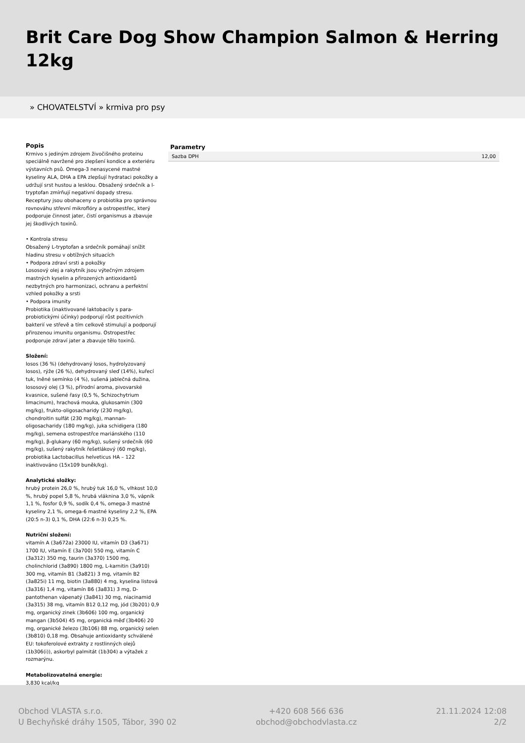Brit Care Dog Show Champion Salmon & Herring 12kg
» CHOVATELSTVÍ » krmiva pro psy
Popis
Krmivo s jediným zdrojem živočišného proteinu speciálně navržené pro zlepšení kondice a exteriéru výstavních psů. Omega-3 nenasycené mastné kyseliny ALA, DHA a EPA zlepšují hydrataci pokožky a udržují srst hustou a lesklou. Obsažený srdečník a l-tryptofan zmírňují negativní dopady stresu. Receptury jsou obohaceny o probiotika pro správnou rovnováhu střevní mikroflóry a ostropestřec, který podporuje činnost jater, čistí organismus a zbavuje jej škodlivých toxinů.
• Kontrola stresu
Obsažený L-tryptofan a srdečník pomáhají snížit hladinu stresu v obtížných situacích
• Podpora zdraví srsti a pokožky
Lososový olej a rakytník jsou výtečným zdrojem mastných kyselin a přirozených antioxidantů nezbytných pro harmonizaci, ochranu a perfektní vzhled pokožky a srsti
• Podpora imunity
Probiotika (inaktivované laktobacily s para-probiotickými účinky) podporují růst pozitivních bakterií ve střevě a tím celkově stimulují a podporují přirozenou imunitu organismu. Ostropestřec podporuje zdraví jater a zbavuje tělo toxinů.
Složení:
losos (36 %) (dehydrovaný losos, hydrolyzovaný losos), rýže (26 %), dehydrovaný sleď (14%), kuřecí tuk, lněné semínko (4 %), sušená jablečná dužina, lososový olej (3 %), přírodní aroma, pivovarské kvasnice, sušené řasy (0,5 %, Schizochytrium limacinum), hrachová mouka, glukosamin (300 mg/kg), frukto-oligosacharidy (230 mg/kg), chondroitin sulfát (230 mg/kg), mannan-oligosacharidy (180 mg/kg), juka schidigera (180 mg/kg), semena ostropestřce mariánského (110 mg/kg), β-glukany (60 mg/kg), sušený srdečník (60 mg/kg), sušený rakytník řešetlákový (60 mg/kg), probiotika Lactobacillus helveticus HA – 122 inaktivováno (15x109 buněk/kg).
Analytické složky:
hrubý protein 26,0 %, hrubý tuk 16,0 %, vlhkost 10,0 %, hrubý popel 5,8 %, hrubá vláknina 3,0 %, vápník 1,1 %, fosfor 0,9 %, sodík 0,4 %, omega-3 mastné kyseliny 2,1 %, omega-6 mastné kyseliny 2,2 %, EPA (20:5 n-3) 0,1 %, DHA (22:6 n-3) 0,25 %.
Nutriční složení:
vitamín A (3a672a) 23000 IU, vitamín D3 (3a671) 1700 IU, vitamín E (3a700) 550 mg, vitamín C (3a312) 350 mg, taurin (3a370) 1500 mg, cholinchlorid (3a890) 1800 mg, L-karnitin (3a910) 300 mg, vitamín B1 (3a821) 3 mg, vitamín B2 (3a825i) 11 mg, biotin (3a880) 4 mg, kyselina listová (3a316) 1,4 mg, vitamín B6 (3a831) 3 mg, D-pantothenan vápenatý (3a841) 30 mg, niacinamid (3a315) 38 mg, vitamín B12 0,12 mg, jód (3b201) 0,9 mg, organický zinek (3b606) 100 mg, organický mangan (3b504) 45 mg, organická měď (3b406) 20 mg, organické železo (3b106) 88 mg, organický selen (3b810) 0,18 mg. Obsahuje antioxidanty schválené EU: tokoferolové extrakty z rostlinných olejů (1b306(i)), askorbyl palmitát (1b304) a výtažek z rozmarýnu.
Metabolizovatelná energie:
3,830 kcal/kg
Parametry
| Sazba DPH | 12,00 |
Obchod VLASTA s.r.o.
U Bechyňské dráhy 1505, Tábor, 390 02
+420 608 566 636
obchod@obchodvlasta.cz
21.11.2024 12:08
2/2